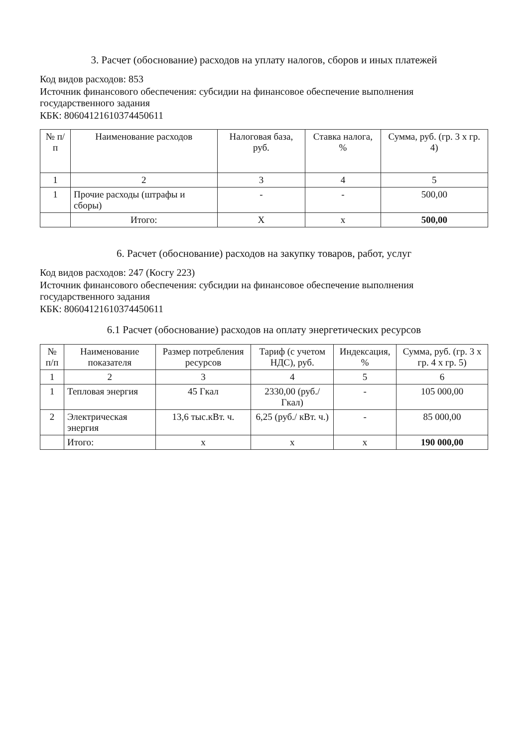3. Расчет (обоснование) расходов на уплату налогов, сборов и иных платежей
Код видов расходов: 853
Источник финансового обеспечения: субсидии на финансовое обеспечение выполнения государственного задания
КБК: 80604121610374450611
| № п/п | Наименование расходов | Налоговая база, руб. | Ставка налога, % | Сумма, руб. (гр. 3 х гр. 4) |
| --- | --- | --- | --- | --- |
| 1 | 2 | 3 | 4 | 5 |
| 1 | Прочие расходы (штрафы и сборы) | - | - | 500,00 |
| | Итого: | X | x | 500,00 |
6. Расчет (обоснование) расходов на закупку товаров, работ, услуг
Код видов расходов: 247 (Косгу 223)
Источник финансового обеспечения: субсидии на финансовое обеспечение выполнения государственного задания
КБК: 80604121610374450611
6.1 Расчет (обоснование) расходов на оплату энергетических ресурсов
| № п/п | Наименование показателя | Размер потребления ресурсов | Тариф (с учетом НДС), руб. | Индексация, % | Сумма, руб. (гр. 3 х гр. 4 х гр. 5) |
| --- | --- | --- | --- | --- | --- |
| 1 | 2 | 3 | 4 | 5 | 6 |
| 1 | Тепловая энергия | 45 Гкал | 2330,00 (руб./Гкал) | - | 105 000,00 |
| 2 | Электрическая энергия | 13,6 тыс.кВт. ч. | 6,25 (руб./ кВт. ч.) | - | 85 000,00 |
| | Итого: | x | x | x | 190 000,00 |